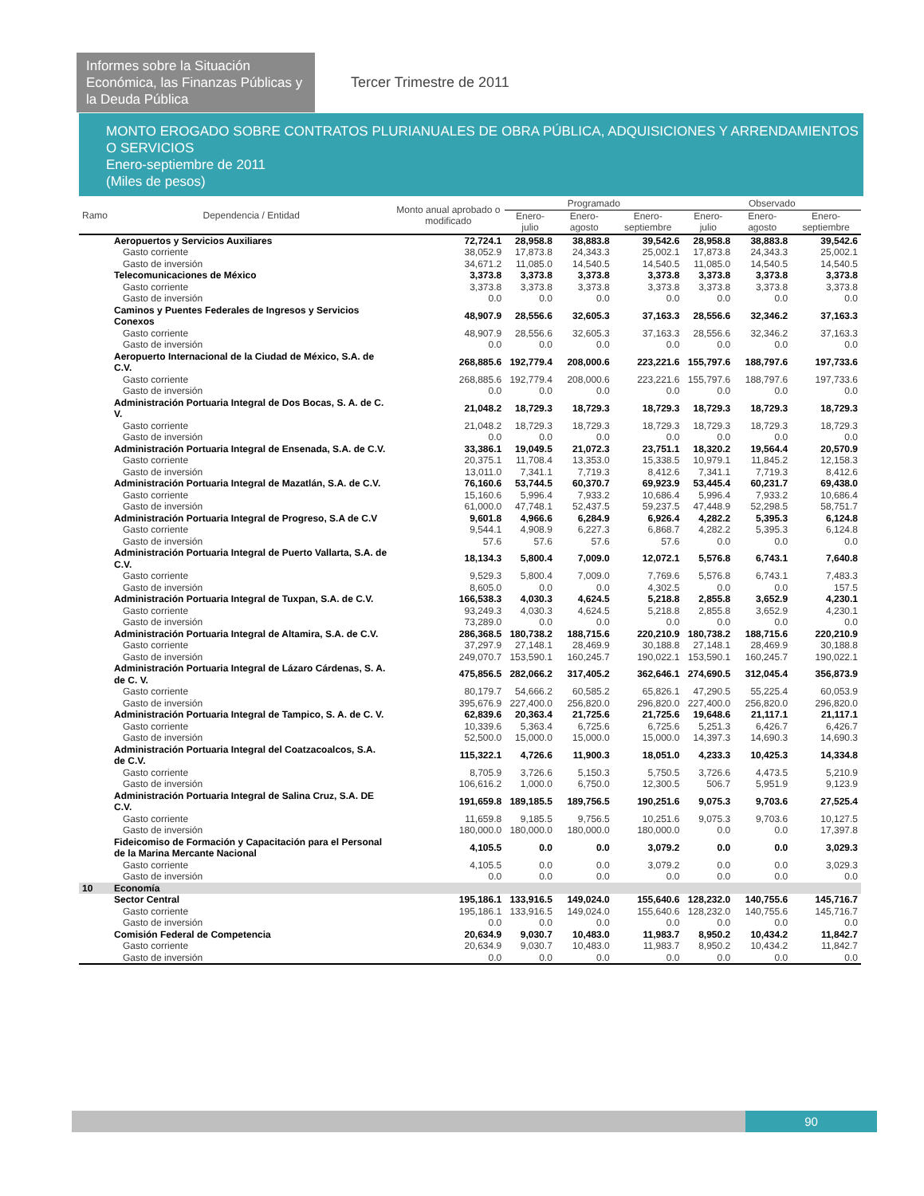Informes sobre la Situación Económica, las Finanzas Públicas y la Deuda Pública
Tercer Trimestre de 2011
MONTO EROGADO SOBRE CONTRATOS PLURIANUALES DE OBRA PÚBLICA, ADQUISICIONES Y ARRENDAMIENTOS O SERVICIOS
Enero-septiembre de 2011
(Miles de pesos)
| Ramo | Dependencia / Entidad | Monto anual aprobado o modificado | Programado | | | Observado | | |
| --- | --- | --- | --- | --- | --- | --- | --- | --- |
| | | | Enero-julio | Enero-agosto | Enero-septiembre | Enero-julio | Enero-agosto | Enero-septiembre |
| | Aeropuertos y Servicios Auxiliares | 72,724.1 | 28,958.8 | 38,883.8 | 39,542.6 | 28,958.8 | 38,883.8 | 39,542.6 |
| | Gasto corriente | 38,052.9 | 17,873.8 | 24,343.3 | 25,002.1 | 17,873.8 | 24,343.3 | 25,002.1 |
| | Gasto de inversión | 34,671.2 | 11,085.0 | 14,540.5 | 14,540.5 | 11,085.0 | 14,540.5 | 14,540.5 |
| | Telecomunicaciones de México | 3,373.8 | 3,373.8 | 3,373.8 | 3,373.8 | 3,373.8 | 3,373.8 | 3,373.8 |
| | Gasto corriente | 3,373.8 | 3,373.8 | 3,373.8 | 3,373.8 | 3,373.8 | 3,373.8 | 3,373.8 |
| | Gasto de inversión | 0.0 | 0.0 | 0.0 | 0.0 | 0.0 | 0.0 | 0.0 |
| | Caminos y Puentes Federales de Ingresos y Servicios Conexos | 48,907.9 | 28,556.6 | 32,605.3 | 37,163.3 | 28,556.6 | 32,346.2 | 37,163.3 |
| | Gasto corriente | 48,907.9 | 28,556.6 | 32,605.3 | 37,163.3 | 28,556.6 | 32,346.2 | 37,163.3 |
| | Gasto de inversión | 0.0 | 0.0 | 0.0 | 0.0 | 0.0 | 0.0 | 0.0 |
| | Aeropuerto Internacional de la Ciudad de México, S.A. de C.V. | 268,885.6 | 192,779.4 | 208,000.6 | 223,221.6 | 155,797.6 | 188,797.6 | 197,733.6 |
| | Gasto corriente | 268,885.6 | 192,779.4 | 208,000.6 | 223,221.6 | 155,797.6 | 188,797.6 | 197,733.6 |
| | Gasto de inversión | 0.0 | 0.0 | 0.0 | 0.0 | 0.0 | 0.0 | 0.0 |
| | Administración Portuaria Integral de Dos Bocas, S. A. de C. V. | 21,048.2 | 18,729.3 | 18,729.3 | 18,729.3 | 18,729.3 | 18,729.3 | 18,729.3 |
| | Gasto corriente | 21,048.2 | 18,729.3 | 18,729.3 | 18,729.3 | 18,729.3 | 18,729.3 | 18,729.3 |
| | Gasto de inversión | 0.0 | 0.0 | 0.0 | 0.0 | 0.0 | 0.0 | 0.0 |
| | Administración Portuaria Integral de Ensenada, S.A. de C.V. | 33,386.1 | 19,049.5 | 21,072.3 | 23,751.1 | 18,320.2 | 19,564.4 | 20,570.9 |
| | Gasto corriente | 20,375.1 | 11,708.4 | 13,353.0 | 15,338.5 | 10,979.1 | 11,845.2 | 12,158.3 |
| | Gasto de inversión | 13,011.0 | 7,341.1 | 7,719.3 | 8,412.6 | 7,341.1 | 7,719.3 | 8,412.6 |
| | Administración Portuaria Integral de Mazatlán, S.A. de C.V. | 76,160.6 | 53,744.5 | 60,370.7 | 69,923.9 | 53,445.4 | 60,231.7 | 69,438.0 |
| | Gasto corriente | 15,160.6 | 5,996.4 | 7,933.2 | 10,686.4 | 5,996.4 | 7,933.2 | 10,686.4 |
| | Gasto de inversión | 61,000.0 | 47,748.1 | 52,437.5 | 59,237.5 | 47,448.9 | 52,298.5 | 58,751.7 |
| | Administración Portuaria Integral de Progreso, S.A de C.V | 9,601.8 | 4,966.6 | 6,284.9 | 6,926.4 | 4,282.2 | 5,395.3 | 6,124.8 |
| | Gasto corriente | 9,544.1 | 4,908.9 | 6,227.3 | 6,868.7 | 4,282.2 | 5,395.3 | 6,124.8 |
| | Gasto de inversión | 57.6 | 57.6 | 57.6 | 57.6 | 0.0 | 0.0 | 0.0 |
| | Administración Portuaria Integral de Puerto Vallarta, S.A. de C.V. | 18,134.3 | 5,800.4 | 7,009.0 | 12,072.1 | 5,576.8 | 6,743.1 | 7,640.8 |
| | Gasto corriente | 9,529.3 | 5,800.4 | 7,009.0 | 7,769.6 | 5,576.8 | 6,743.1 | 7,483.3 |
| | Gasto de inversión | 8,605.0 | 0.0 | 0.0 | 4,302.5 | 0.0 | 0.0 | 157.5 |
| | Administración Portuaria Integral de Tuxpan, S.A. de C.V. | 166,538.3 | 4,030.3 | 4,624.5 | 5,218.8 | 2,855.8 | 3,652.9 | 4,230.1 |
| | Gasto corriente | 93,249.3 | 4,030.3 | 4,624.5 | 5,218.8 | 2,855.8 | 3,652.9 | 4,230.1 |
| | Gasto de inversión | 73,289.0 | 0.0 | 0.0 | 0.0 | 0.0 | 0.0 | 0.0 |
| | Administración Portuaria Integral de Altamira, S.A. de C.V. | 286,368.5 | 180,738.2 | 188,715.6 | 220,210.9 | 180,738.2 | 188,715.6 | 220,210.9 |
| | Gasto corriente | 37,297.9 | 27,148.1 | 28,469.9 | 30,188.8 | 27,148.1 | 28,469.9 | 30,188.8 |
| | Gasto de inversión | 249,070.7 | 153,590.1 | 160,245.7 | 190,022.1 | 153,590.1 | 160,245.7 | 190,022.1 |
| | Administración Portuaria Integral de Lázaro Cárdenas, S. A. de C. V. | 475,856.5 | 282,066.2 | 317,405.2 | 362,646.1 | 274,690.5 | 312,045.4 | 356,873.9 |
| | Gasto corriente | 80,179.7 | 54,666.2 | 60,585.2 | 65,826.1 | 47,290.5 | 55,225.4 | 60,053.9 |
| | Gasto de inversión | 395,676.9 | 227,400.0 | 256,820.0 | 296,820.0 | 227,400.0 | 256,820.0 | 296,820.0 |
| | Administración Portuaria Integral de Tampico, S. A. de C. V. | 62,839.6 | 20,363.4 | 21,725.6 | 21,725.6 | 19,648.6 | 21,117.1 | 21,117.1 |
| | Gasto corriente | 10,339.6 | 5,363.4 | 6,725.6 | 6,725.6 | 5,251.3 | 6,426.7 | 6,426.7 |
| | Gasto de inversión | 52,500.0 | 15,000.0 | 15,000.0 | 15,000.0 | 14,397.3 | 14,690.3 | 14,690.3 |
| | Administración Portuaria Integral del Coatzacoalcos, S.A. de C.V. | 115,322.1 | 4,726.6 | 11,900.3 | 18,051.0 | 4,233.3 | 10,425.3 | 14,334.8 |
| | Gasto corriente | 8,705.9 | 3,726.6 | 5,150.3 | 5,750.5 | 3,726.6 | 4,473.5 | 5,210.9 |
| | Gasto de inversión | 106,616.2 | 1,000.0 | 6,750.0 | 12,300.5 | 506.7 | 5,951.9 | 9,123.9 |
| | Administración Portuaria Integral de Salina Cruz, S.A. DE C.V. | 191,659.8 | 189,185.5 | 189,756.5 | 190,251.6 | 9,075.3 | 9,703.6 | 27,525.4 |
| | Gasto corriente | 11,659.8 | 9,185.5 | 9,756.5 | 10,251.6 | 9,075.3 | 9,703.6 | 10,127.5 |
| | Gasto de inversión | 180,000.0 | 180,000.0 | 180,000.0 | 180,000.0 | 0.0 | 0.0 | 17,397.8 |
| | Fideicomiso de Formación y Capacitación para el Personal de la Marina Mercante Nacional | 4,105.5 | 0.0 | 0.0 | 3,079.2 | 0.0 | 0.0 | 3,029.3 |
| | Gasto corriente | 4,105.5 | 0.0 | 0.0 | 3,079.2 | 0.0 | 0.0 | 3,029.3 |
| | Gasto de inversión | 0.0 | 0.0 | 0.0 | 0.0 | 0.0 | 0.0 | 0.0 |
| 10 | Economía | | | | | | | |
| | Sector Central | 195,186.1 | 133,916.5 | 149,024.0 | 155,640.6 | 128,232.0 | 140,755.6 | 145,716.7 |
| | Gasto corriente | 195,186.1 | 133,916.5 | 149,024.0 | 155,640.6 | 128,232.0 | 140,755.6 | 145,716.7 |
| | Gasto de inversión | 0.0 | 0.0 | 0.0 | 0.0 | 0.0 | 0.0 | 0.0 |
| | Comisión Federal de Competencia | 20,634.9 | 9,030.7 | 10,483.0 | 11,983.7 | 8,950.2 | 10,434.2 | 11,842.7 |
| | Gasto corriente | 20,634.9 | 9,030.7 | 10,483.0 | 11,983.7 | 8,950.2 | 10,434.2 | 11,842.7 |
| | Gasto de inversión | 0.0 | 0.0 | 0.0 | 0.0 | 0.0 | 0.0 | 0.0 |
90